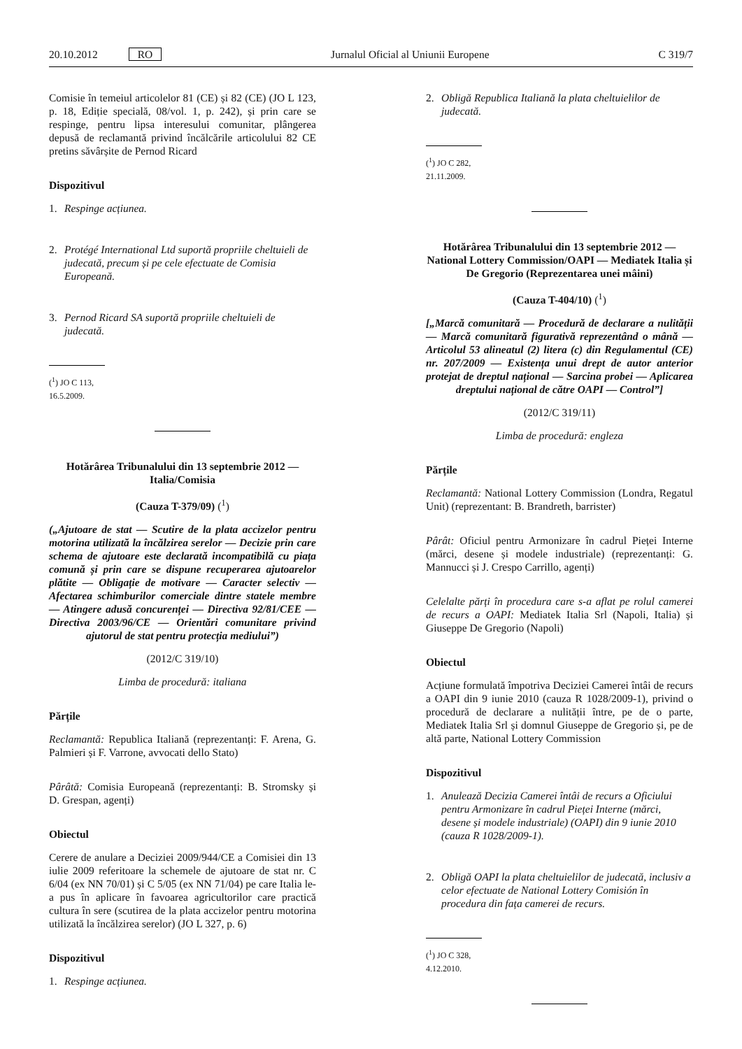20.10.2012 RO Jurnalul Oficial al Uniunii Europene C 319/7
Comisie în temeiul articolelor 81 (CE) și 82 (CE) (JO L 123, p. 18, Ediție specială, 08/vol. 1, p. 242), și prin care se respinge, pentru lipsa interesului comunitar, plângerea depusă de reclamantă privind încălcările articolului 82 CE pretins săvârșite de Pernod Ricard
Dispozitivul
1. Respinge acțiunea.
2. Protégé International Ltd suportă propriile cheltuieli de judecată, precum și pe cele efectuate de Comisia Europeană.
3. Pernod Ricard SA suportă propriile cheltuieli de judecată.
(<sup>1</sup>) JO C 113, 16.5.2009.
Hotărârea Tribunalului din 13 septembrie 2012 — Italia/Comisia
(Cauza T-379/09) (<sup>1</sup>)
(„Ajutoare de stat — Scutire de la plata accizelor pentru motorina utilizată la încălzirea serelor — Decizie prin care schema de ajutoare este declarată incompatibilă cu piața comună și prin care se dispune recuperarea ajutoarelor plătite — Obligație de motivare — Caracter selectiv — Afectarea schimburilor comerciale dintre statele membre — Atingere adusă concurenței — Directiva 92/81/CEE — Directiva 2003/96/CE — Orientări comunitare privind ajutorul de stat pentru protecția mediului”)
(2012/C 319/10)
Limba de procedură: italiana
Părțile
Reclamantă: Republica Italiană (reprezentanți: F. Arena, G. Palmieri și F. Varrone, avvocati dello Stato)
Pârâtă: Comisia Europeană (reprezentanți: B. Stromsky și D. Grespan, agenți)
Obiectul
Cerere de anulare a Deciziei 2009/944/CE a Comisiei din 13 iulie 2009 referitoare la schemele de ajutoare de stat nr. C 6/04 (ex NN 70/01) și C 5/05 (ex NN 71/04) pe care Italia le-a pus în aplicare în favoarea agricultorilor care practică cultura în sere (scutirea de la plata accizelor pentru motorina utilizată la încălzirea serelor) (JO L 327, p. 6)
Dispozitivul
1. Respinge acțiunea.
2. Obligă Republica Italiană la plata cheltuielilor de judecată.
(<sup>1</sup>) JO C 282, 21.11.2009.
Hotărârea Tribunalului din 13 septembrie 2012 — National Lottery Commission/OAPI — Mediatek Italia și De Gregorio (Reprezentarea unei mâini)
(Cauza T-404/10) (<sup>1</sup>)
[„Marcă comunitară — Procedură de declarare a nulității — Marcă comunitară figurativă reprezentând o mână — Articolul 53 alineatul (2) litera (c) din Regulamentul (CE) nr. 207/2009 — Existența unui drept de autor anterior protejat de dreptul național — Sarcina probei — Aplicarea dreptului național de către OAPI — Control”]
(2012/C 319/11)
Limba de procedură: engleza
Părțile
Reclamantă: National Lottery Commission (Londra, Regatul Unit) (reprezentant: B. Brandreth, barrister)
Pârât: Oficiul pentru Armonizare în cadrul Pieței Interne (mărci, desene și modele industriale) (reprezentanți: G. Mannucci și J. Crespo Carrillo, agenți)
Celelalte părți în procedura care s-a aflat pe rolul camerei de recurs a OAPI: Mediatek Italia Srl (Napoli, Italia) și Giuseppe De Gregorio (Napoli)
Obiectul
Acțiune formulată împotriva Deciziei Camerei întâi de recurs a OAPI din 9 iunie 2010 (cauza R 1028/2009-1), privind o procedură de declarare a nulității între, pe de o parte, Mediatek Italia Srl și domnul Giuseppe de Gregorio și, pe de altă parte, National Lottery Commission
Dispozitivul
1. Anulează Decizia Camerei întâi de recurs a Oficiului pentru Armonizare în cadrul Pieței Interne (mărci, desene și modele industriale) (OAPI) din 9 iunie 2010 (cauza R 1028/2009-1).
2. Obligă OAPI la plata cheltuielilor de judecată, inclusiv a celor efectuate de National Lottery Comisión în procedura din fața camerei de recurs.
(<sup>1</sup>) JO C 328, 4.12.2010.